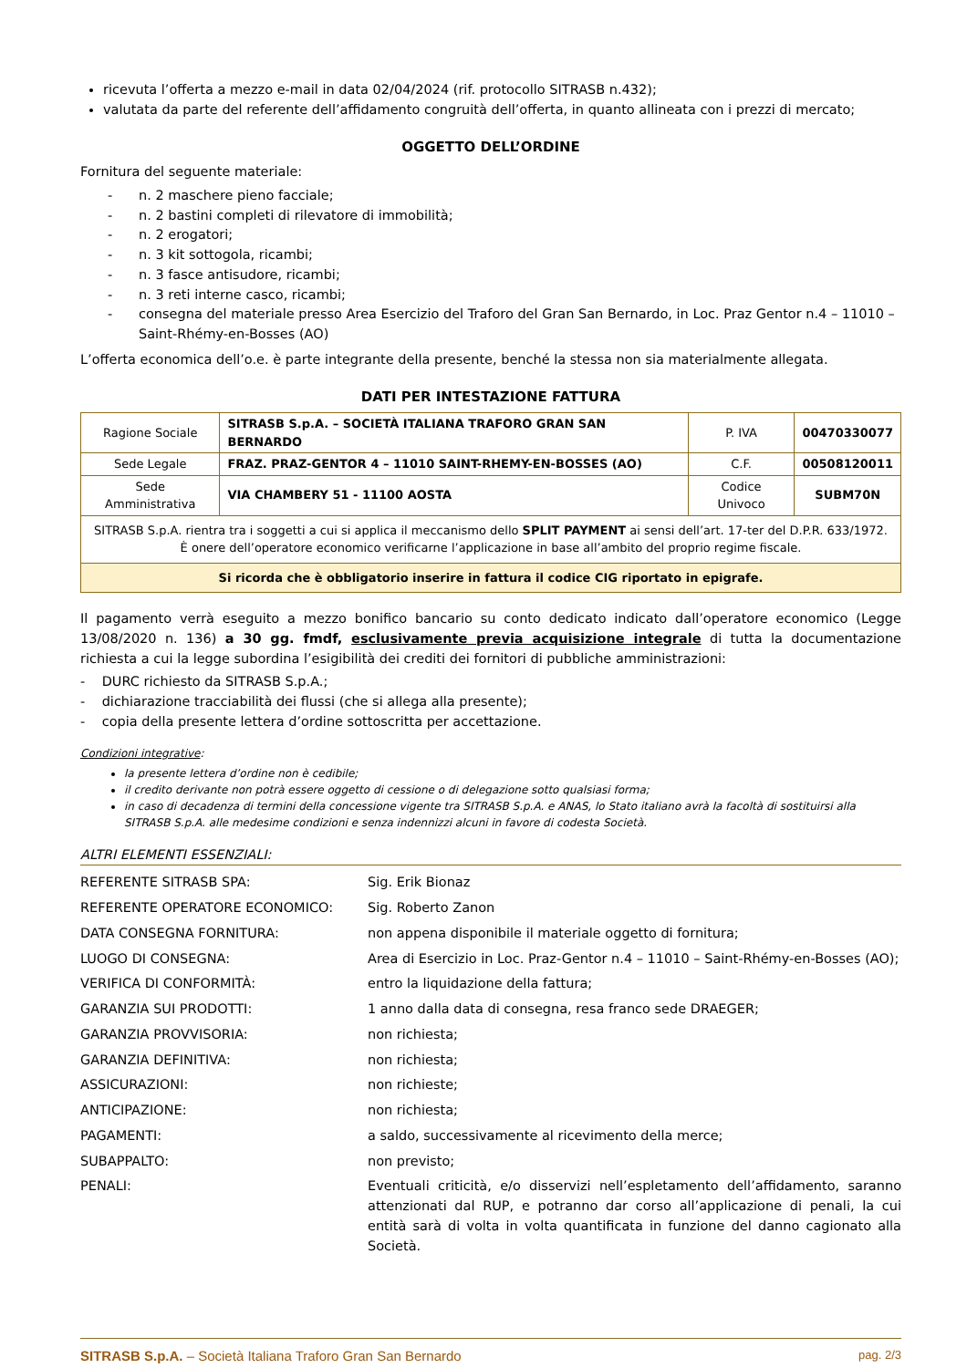ricevuta l’offerta a mezzo e-mail in data 02/04/2024 (rif. protocollo SITRASB n.432);
valutata da parte del referente dell’affidamento congruità dell’offerta, in quanto allineata con i prezzi di mercato;
OGGETTO DELL’ORDINE
Fornitura del seguente materiale:
- n. 2 maschere pieno facciale;
- n. 2 bastini completi di rilevatore di immobilità;
- n. 2 erogatori;
- n. 3 kit sottogola, ricambi;
- n. 3 fasce antisudore, ricambi;
- n. 3 reti interne casco, ricambi;
- consegna del materiale presso Area Esercizio del Traforo del Gran San Bernardo, in Loc. Praz Gentor n.4 – 11010 – Saint-Rhémy-en-Bosses (AO)
L’offerta economica dell’o.e. è parte integrante della presente, benché la stessa non sia materialmente allegata.
DATI PER INTESTAZIONE FATTURA
| Ragione Sociale | SITRASB S.p.A. – SOCIETÀ ITALIANA TRAFORO GRAN SAN BERNARDO | P. IVA | 00470330077 |
| Sede Legale | FRAZ. PRAZ-GENTOR 4 – 11010 SAINT-RHEMY-EN-BOSSES (AO) | C.F. | 00508120011 |
| Sede Amministrativa | VIA CHAMBERY 51 - 11100 AOSTA | Codice Univoco | SUBM70N |
| SITRASB S.p.A. rientra tra i soggetti a cui si applica il meccanismo dello SPLIT PAYMENT ai sensi dell’art. 17-ter del D.P.R. 633/1972. È onere dell’operatore economico verificarne l’applicazione in base all’ambito del proprio regime fiscale. | | | |
| Si ricorda che è obbligatorio inserire in fattura il codice CIG riportato in epigrafe. | | | |
Il pagamento verrà eseguito a mezzo bonifico bancario su conto dedicato indicato dall’operatore economico (Legge 13/08/2020 n. 136) a 30 gg. fmdf, esclusivamente previa acquisizione integrale di tutta la documentazione richiesta a cui la legge subordina l’esigibilità dei crediti dei fornitori di pubbliche amministrazioni:
- DURC richiesto da SITRASB S.p.A.;
- dichiarazione tracciabilità dei flussi (che si allega alla presente);
- copia della presente lettera d’ordine sottoscritta per accettazione.
Condizioni integrative:
la presente lettera d’ordine non è cedibile;
il credito derivante non potrà essere oggetto di cessione o di delegazione sotto qualsiasi forma;
in caso di decadenza di termini della concessione vigente tra SITRASB S.p.A. e ANAS, lo Stato italiano avrà la facoltà di sostituirsi alla SITRASB S.p.A. alle medesime condizioni e senza indennizzi alcuni in favore di codesta Società.
ALTRI ELEMENTI ESSENZIALI:
REFERENTE SITRASB SPA: Sig. Erik Bionaz
REFERENTE OPERATORE ECONOMICO: Sig. Roberto Zanon
DATA CONSEGNA FORNITURA: non appena disponibile il materiale oggetto di fornitura;
LUOGO DI CONSEGNA: Area di Esercizio in Loc. Praz-Gentor n.4 – 11010 – Saint-Rhémy-en-Bosses (AO);
VERIFICA DI CONFORMITÀ: entro la liquidazione della fattura;
GARANZIA SUI PRODOTTI: 1 anno dalla data di consegna, resa franco sede DRAEGER;
GARANZIA PROVVISORIA: non richiesta;
GARANZIA DEFINITIVA: non richiesta;
ASSICURAZIONI: non richieste;
ANTICIPAZIONE: non richiesta;
PAGAMENTI: a saldo, successivamente al ricevimento della merce;
SUBAPPALTO: non previsto;
PENALI: Eventuali criticità, e/o disservizi nell’espletamento dell’affidamento, saranno attenzionati dal RUP, e potranno dar corso all’applicazione di penali, la cui entità sarà di volta in volta quantificata in funzione del danno cagionato alla Società.
SITRASB S.p.A. – Società Italiana Traforo Gran San Bernardo
pag. 2/3